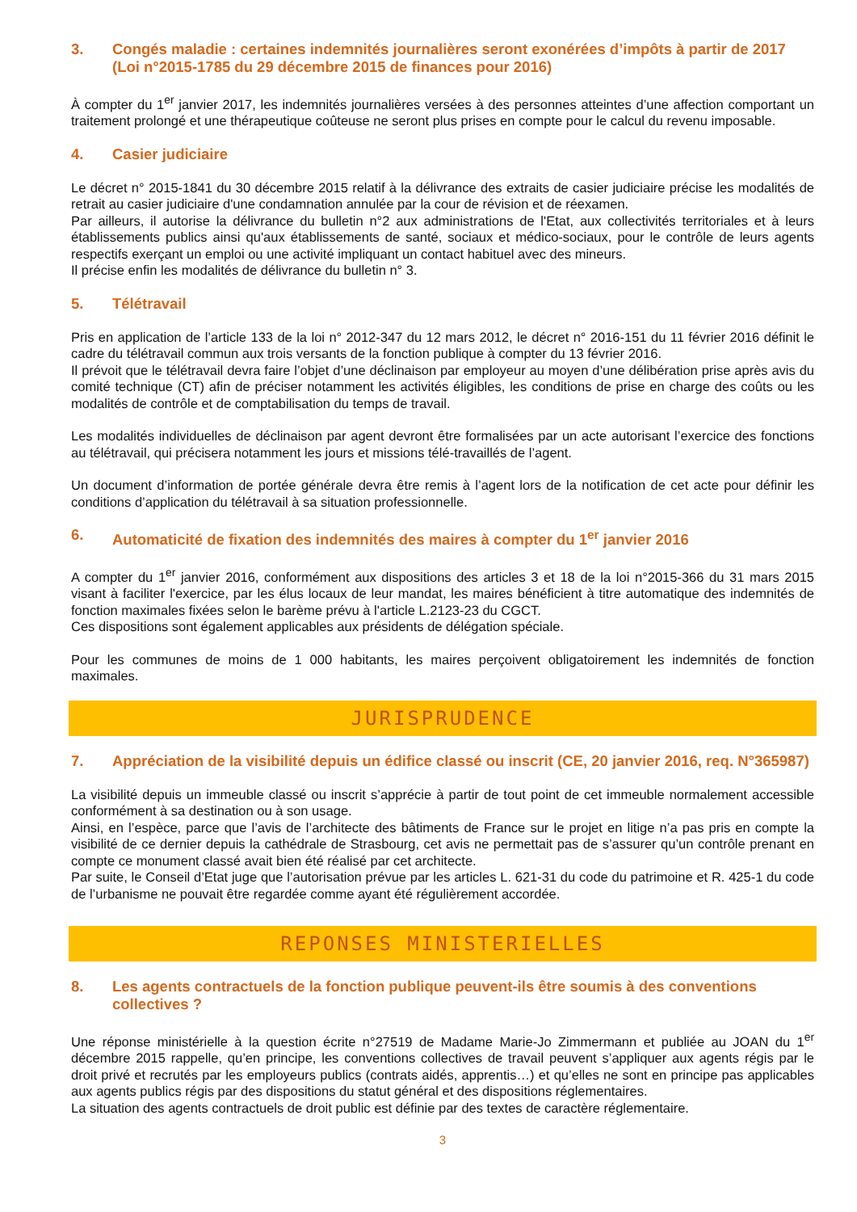3. Congés maladie : certaines indemnités journalières seront exonérées d’impôts à partir de 2017 (Loi n°2015-1785 du 29 décembre 2015 de finances pour 2016)
À compter du 1<sup>er</sup> janvier 2017, les indemnités journalières versées à des personnes atteintes d’une affection comportant un traitement prolongé et une thérapeutique coûteuse ne seront plus prises en compte pour le calcul du revenu imposable.
4. Casier judiciaire
Le décret n° 2015-1841 du 30 décembre 2015 relatif à la délivrance des extraits de casier judiciaire précise les modalités de retrait au casier judiciaire d'une condamnation annulée par la cour de révision et de réexamen.
Par ailleurs, il autorise la délivrance du bulletin n°2 aux administrations de l'Etat, aux collectivités territoriales et à leurs établissements publics ainsi qu'aux établissements de santé, sociaux et médico-sociaux, pour le contrôle de leurs agents respectifs exerçant un emploi ou une activité impliquant un contact habituel avec des mineurs.
Il précise enfin les modalités de délivrance du bulletin n° 3.
5. Télétravail
Pris en application de l’article 133 de la loi n° 2012-347 du 12 mars 2012, le décret n° 2016-151 du 11 février 2016 définit le cadre du télétravail commun aux trois versants de la fonction publique à compter du 13 février 2016.
Il prévoit que le télétravail devra faire l’objet d’une déclinaison par employeur au moyen d’une délibération prise après avis du comité technique (CT) afin de préciser notamment les activités éligibles, les conditions de prise en charge des coûts ou les modalités de contrôle et de comptabilisation du temps de travail.
Les modalités individuelles de déclinaison par agent devront être formalisées par un acte autorisant l’exercice des fonctions au télétravail, qui précisera notamment les jours et missions télé-travaillés de l’agent.
Un document d’information de portée générale devra être remis à l’agent lors de la notification de cet acte pour définir les conditions d’application du télétravail à sa situation professionnelle.
6. Automaticité de fixation des indemnités des maires à compter du 1<sup>er</sup> janvier 2016
A compter du 1<sup>er</sup> janvier 2016, conformément aux dispositions des articles 3 et 18 de la loi n°2015-366 du 31 mars 2015 visant à faciliter l'exercice, par les élus locaux de leur mandat, les maires bénéficient à titre automatique des indemnités de fonction maximales fixées selon le barème prévu à l'article L.2123-23 du CGCT.
Ces dispositions sont également applicables aux présidents de délégation spéciale.
Pour les communes de moins de 1 000 habitants, les maires perçoivent obligatoirement les indemnités de fonction maximales.
JURISPRUDENCE
7. Appréciation de la visibilité depuis un édifice classé ou inscrit (CE, 20 janvier 2016, req. N°365987)
La visibilité depuis un immeuble classé ou inscrit s’apprécie à partir de tout point de cet immeuble normalement accessible conformément à sa destination ou à son usage.
Ainsi, en l’espèce, parce que l’avis de l’architecte des bâtiments de France sur le projet en litige n’a pas pris en compte la visibilité de ce dernier depuis la cathédrale de Strasbourg, cet avis ne permettait pas de s’assurer qu’un contrôle prenant en compte ce monument classé avait bien été réalisé par cet architecte.
Par suite, le Conseil d’Etat juge que l’autorisation prévue par les articles L. 621-31 du code du patrimoine et R. 425-1 du code de l’urbanisme ne pouvait être regardée comme ayant été régulièrement accordée.
REPONSES MINISTERIELLES
8. Les agents contractuels de la fonction publique peuvent-ils être soumis à des conventions collectives ?
Une réponse ministérielle à la question écrite n°27519 de Madame Marie-Jo Zimmermann et publiée au JOAN du 1<sup>er</sup> décembre 2015 rappelle, qu’en principe, les conventions collectives de travail peuvent s’appliquer aux agents régis par le droit privé et recrutés par les employeurs publics (contrats aidés, apprentis…) et qu’elles ne sont en principe pas applicables aux agents publics régis par des dispositions du statut général et des dispositions réglementaires.
La situation des agents contractuels de droit public est définie par des textes de caractère réglementaire.
3